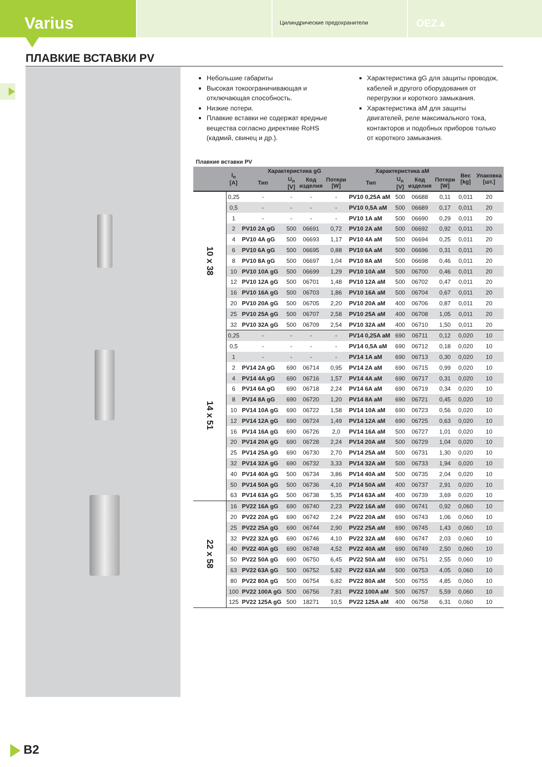Varius
Цилиндрические предохранители
OEZ▲
ПЛАВКИЕ ВСТАВКИ PV
Небольшие габариты
Высокая токоограничивающая и отключающая способность.
Низкие потери.
Плавкие вставки не содержат вредные вещества согласно директиве RoHS (кадмий, свинец и др.).
Характеристика gG для защиты проводок, кабелей и другого оборудования от перегрузки и короткого замыкания.
Характеристика aM для защиты двигателей, реле максимального тока, контакторов и подобных приборов только от короткого замыкания.
Плавкие вставки PV
| | I<sub>n</sub> [A] | Характеристика gG | | | | Характеристика aM | | | | Вес [kg] | Упаковка [шт.] |
| --- | --- | --- | --- | --- | --- | --- | --- | --- | --- | --- | --- |
| | | Тип | U<sub>n</sub> [V] | Код изделия | Потери [W] | Тип | U<sub>n</sub> [V] | Код изделия | Потери [W] | | |
| 10 x 38 | 0,25 | - | - | - | - | PV10 0,25A aM | 500 | 06688 | 0,11 | 0,011 | 20 |
| | 0,5 | - | - | - | - | PV10 0,5A aM | 500 | 06689 | 0,17 | 0,011 | 20 |
| | 1 | - | - | - | - | PV10 1A aM | 500 | 06690 | 0,29 | 0,011 | 20 |
| | 2 | PV10 2A gG | 500 | 06691 | 0,72 | PV10 2A aM | 500 | 06692 | 0,92 | 0,011 | 20 |
| | 4 | PV10 4A gG | 500 | 06693 | 1,17 | PV10 4A aM | 500 | 06694 | 0,25 | 0,011 | 20 |
| | 6 | PV10 6A gG | 500 | 06695 | 0,88 | PV10 6A aM | 500 | 06696 | 0,31 | 0,011 | 20 |
| | 8 | PV10 8A gG | 500 | 06697 | 1,04 | PV10 8A aM | 500 | 06698 | 0,46 | 0,011 | 20 |
| | 10 | PV10 10A gG | 500 | 06699 | 1,29 | PV10 10A aM | 500 | 06700 | 0,46 | 0,011 | 20 |
| | 12 | PV10 12A gG | 500 | 06701 | 1,48 | PV10 12A aM | 500 | 06702 | 0,47 | 0,011 | 20 |
| | 16 | PV10 16A gG | 500 | 06703 | 1,86 | PV10 16A aM | 500 | 06704 | 0,67 | 0,011 | 20 |
| | 20 | PV10 20A gG | 500 | 06705 | 2,20 | PV10 20A aM | 400 | 06706 | 0,87 | 0,011 | 20 |
| | 25 | PV10 25A gG | 500 | 06707 | 2,58 | PV10 25A aM | 400 | 06708 | 1,05 | 0,011 | 20 |
| | 32 | PV10 32A gG | 500 | 06709 | 2,54 | PV10 32A aM | 400 | 06710 | 1,50 | 0,011 | 20 |
| 14 x 51 | 0,25 | - | - | - | - | PV14 0,25A aM | 690 | 06711 | 0,12 | 0,020 | 10 |
| | 0,5 | - | - | - | - | PV14 0,5A aM | 690 | 06712 | 0,18 | 0,020 | 10 |
| | 1 | - | - | - | - | PV14 1A aM | 690 | 06713 | 0,30 | 0,020 | 10 |
| | 2 | PV14 2A gG | 690 | 06714 | 0,95 | PV14 2A aM | 690 | 06715 | 0,99 | 0,020 | 10 |
| | 4 | PV14 4A gG | 690 | 06716 | 1,57 | PV14 4A aM | 690 | 06717 | 0,31 | 0,020 | 10 |
| | 6 | PV14 6A gG | 690 | 06718 | 2,24 | PV14 6A aM | 690 | 06719 | 0,34 | 0,020 | 10 |
| | 8 | PV14 8A gG | 690 | 06720 | 1,20 | PV14 8A aM | 690 | 06721 | 0,45 | 0,020 | 10 |
| | 10 | PV14 10A gG | 690 | 06722 | 1,58 | PV14 10A aM | 690 | 06723 | 0,56 | 0,020 | 10 |
| | 12 | PV14 12A gG | 690 | 06724 | 1,49 | PV14 12A aM | 690 | 06725 | 0,63 | 0,020 | 10 |
| | 16 | PV14 16A gG | 690 | 06726 | 2,0 | PV14 16A aM | 500 | 06727 | 1,01 | 0,020 | 10 |
| | 20 | PV14 20A gG | 690 | 06728 | 2,24 | PV14 20A aM | 500 | 06729 | 1,04 | 0,020 | 10 |
| | 25 | PV14 25A gG | 690 | 06730 | 2,70 | PV14 25A aM | 500 | 06731 | 1,30 | 0,020 | 10 |
| | 32 | PV14 32A gG | 690 | 06732 | 3,33 | PV14 32A aM | 500 | 06733 | 1,94 | 0,020 | 10 |
| | 40 | PV14 40A gG | 500 | 06734 | 3,86 | PV14 40A aM | 500 | 06735 | 2,04 | 0,020 | 10 |
| | 50 | PV14 50A gG | 500 | 06736 | 4,10 | PV14 50A aM | 400 | 06737 | 2,91 | 0,020 | 10 |
| | 63 | PV14 63A gG | 500 | 06738 | 5,35 | PV14 63A aM | 400 | 06739 | 3,69 | 0,020 | 10 |
| 22 x 58 | 16 | PV22 16A gG | 690 | 06740 | 2,23 | PV22 16A aM | 690 | 06741 | 0,92 | 0,060 | 10 |
| | 20 | PV22 20A gG | 690 | 06742 | 2,24 | PV22 20A aM | 690 | 06743 | 1,06 | 0,060 | 10 |
| | 25 | PV22 25A gG | 690 | 06744 | 2,90 | PV22 25A aM | 690 | 06745 | 1,43 | 0,060 | 10 |
| | 32 | PV22 32A gG | 690 | 06746 | 4,10 | PV22 32A aM | 690 | 06747 | 2,03 | 0,060 | 10 |
| | 40 | PV22 40A gG | 690 | 06748 | 4,52 | PV22 40A aM | 690 | 06749 | 2,50 | 0,060 | 10 |
| | 50 | PV22 50A gG | 690 | 06750 | 6,45 | PV22 50A aM | 690 | 06751 | 2,55 | 0,060 | 10 |
| | 63 | PV22 63A gG | 500 | 06752 | 5,82 | PV22 63A aM | 500 | 06753 | 4,05 | 0,060 | 10 |
| | 80 | PV22 80A gG | 500 | 06754 | 6,82 | PV22 80A aM | 500 | 06755 | 4,85 | 0,060 | 10 |
| | 100 | PV22 100A gG | 500 | 06756 | 7,81 | PV22 100A aM | 500 | 06757 | 5,59 | 0,060 | 10 |
| | 125 | PV22 125A gG | 500 | 18271 | 10,5 | PV22 125A aM | 400 | 06758 | 6,31 | 0,060 | 10 |
B2